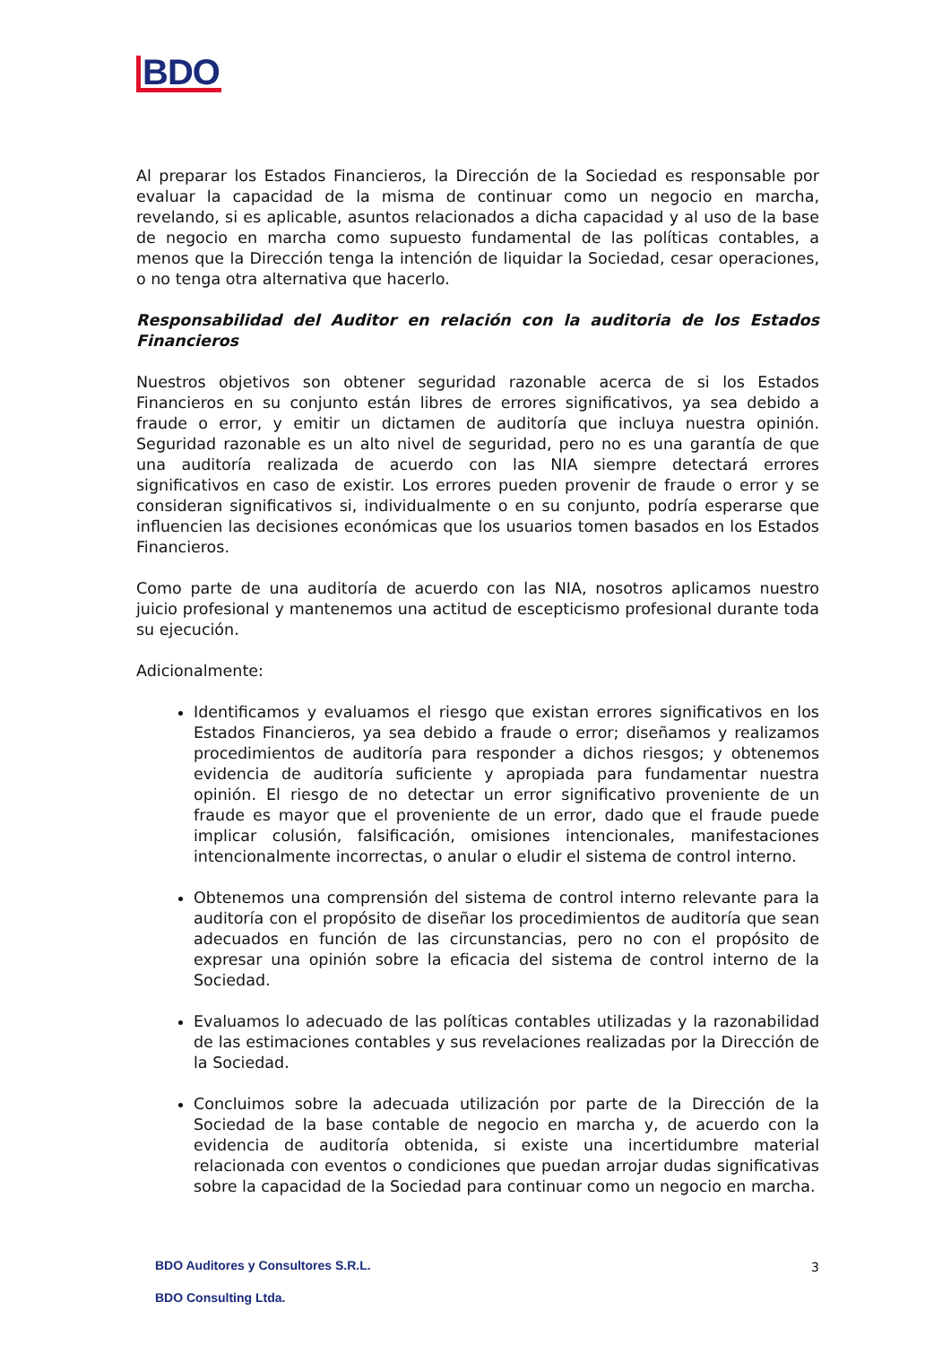BDO
Al preparar los Estados Financieros, la Dirección de la Sociedad es responsable por evaluar la capacidad de la misma de continuar como un negocio en marcha, revelando, si es aplicable, asuntos relacionados a dicha capacidad y al uso de la base de negocio en marcha como supuesto fundamental de las políticas contables, a menos que la Dirección tenga la intención de liquidar la Sociedad, cesar operaciones, o no tenga otra alternativa que hacerlo.
Responsabilidad del Auditor en relación con la auditoria de los Estados Financieros
Nuestros objetivos son obtener seguridad razonable acerca de si los Estados Financieros en su conjunto están libres de errores significativos, ya sea debido a fraude o error, y emitir un dictamen de auditoría que incluya nuestra opinión. Seguridad razonable es un alto nivel de seguridad, pero no es una garantía de que una auditoría realizada de acuerdo con las NIA siempre detectará errores significativos en caso de existir. Los errores pueden provenir de fraude o error y se consideran significativos si, individualmente o en su conjunto, podría esperarse que influencien las decisiones económicas que los usuarios tomen basados en los Estados Financieros.
Como parte de una auditoría de acuerdo con las NIA, nosotros aplicamos nuestro juicio profesional y mantenemos una actitud de escepticismo profesional durante toda su ejecución.
Adicionalmente:
Identificamos y evaluamos el riesgo que existan errores significativos en los Estados Financieros, ya sea debido a fraude o error; diseñamos y realizamos procedimientos de auditoría para responder a dichos riesgos; y obtenemos evidencia de auditoría suficiente y apropiada para fundamentar nuestra opinión. El riesgo de no detectar un error significativo proveniente de un fraude es mayor que el proveniente de un error, dado que el fraude puede implicar colusión, falsificación, omisiones intencionales, manifestaciones intencionalmente incorrectas, o anular o eludir el sistema de control interno.
Obtenemos una comprensión del sistema de control interno relevante para la auditoría con el propósito de diseñar los procedimientos de auditoría que sean adecuados en función de las circunstancias, pero no con el propósito de expresar una opinión sobre la eficacia del sistema de control interno de la Sociedad.
Evaluamos lo adecuado de las políticas contables utilizadas y la razonabilidad de las estimaciones contables y sus revelaciones realizadas por la Dirección de la Sociedad.
Concluimos sobre la adecuada utilización por parte de la Dirección de la Sociedad de la base contable de negocio en marcha y, de acuerdo con la evidencia de auditoría obtenida, si existe una incertidumbre material relacionada con eventos o condiciones que puedan arrojar dudas significativas sobre la capacidad de la Sociedad para continuar como un negocio en marcha.
BDO Auditores y Consultores S.R.L.
BDO Consulting Ltda.
3